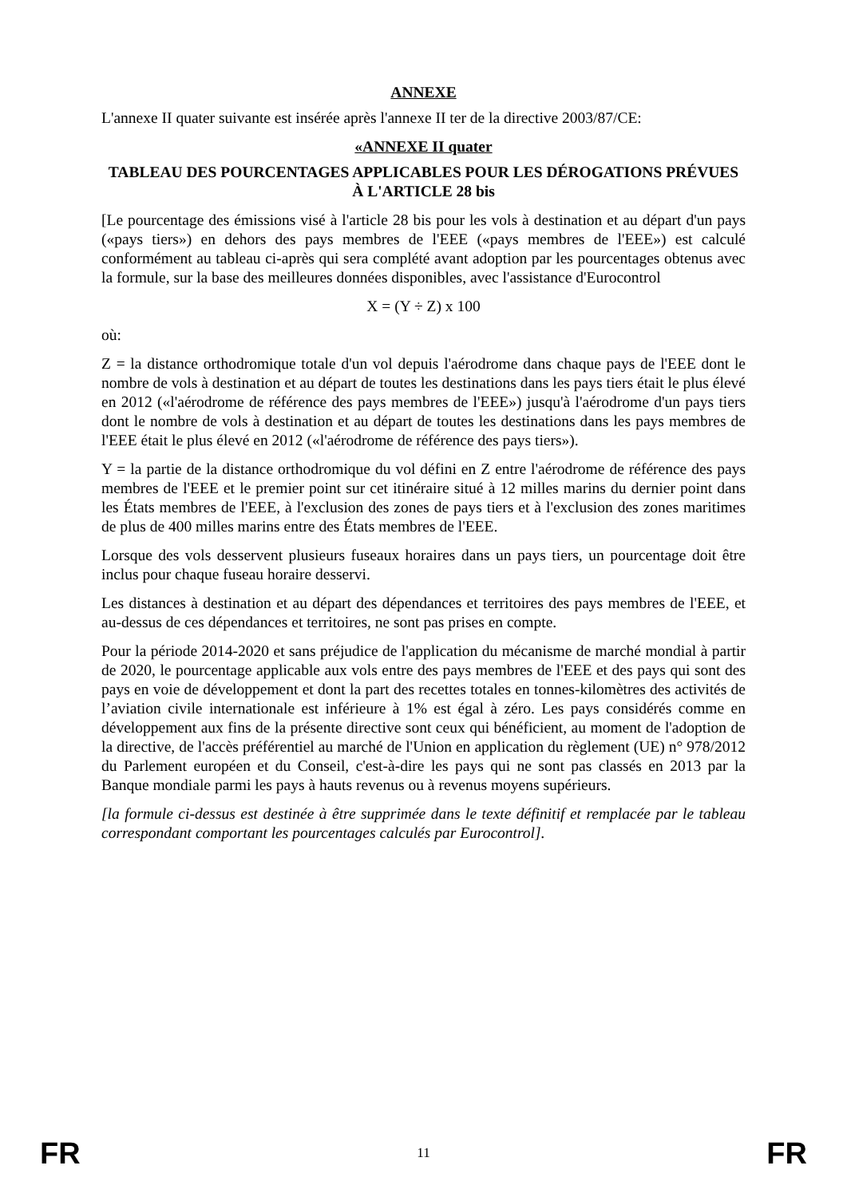ANNEXE
L'annexe II quater suivante est insérée après l'annexe II ter de la directive 2003/87/CE:
«ANNEXE II quater
TABLEAU DES POURCENTAGES APPLICABLES POUR LES DÉROGATIONS PRÉVUES À L'ARTICLE 28 bis
[Le pourcentage des émissions visé à l'article 28 bis pour les vols à destination et au départ d'un pays («pays tiers») en dehors des pays membres de l'EEE («pays membres de l'EEE») est calculé conformément au tableau ci-après qui sera complété avant adoption par les pourcentages obtenus avec la formule, sur la base des meilleures données disponibles, avec l'assistance d'Eurocontrol
X = (Y ÷ Z) x 100
où:
Z = la distance orthodromique totale d'un vol depuis l'aérodrome dans chaque pays de l'EEE dont le nombre de vols à destination et au départ de toutes les destinations dans les pays tiers était le plus élevé en 2012 («l'aérodrome de référence des pays membres de l'EEE») jusqu'à l'aérodrome d'un pays tiers dont le nombre de vols à destination et au départ de toutes les destinations dans les pays membres de l'EEE était le plus élevé en 2012 («l'aérodrome de référence des pays tiers»).
Y = la partie de la distance orthodromique du vol défini en Z entre l'aérodrome de référence des pays membres de l'EEE et le premier point sur cet itinéraire situé à 12 milles marins du dernier point dans les États membres de l'EEE, à l'exclusion des zones de pays tiers et à l'exclusion des zones maritimes de plus de 400 milles marins entre des États membres de l'EEE.
Lorsque des vols desservent plusieurs fuseaux horaires dans un pays tiers, un pourcentage doit être inclus pour chaque fuseau horaire desservi.
Les distances à destination et au départ des dépendances et territoires des pays membres de l'EEE, et au-dessus de ces dépendances et territoires, ne sont pas prises en compte.
Pour la période 2014-2020 et sans préjudice de l'application du mécanisme de marché mondial à partir de 2020, le pourcentage applicable aux vols entre des pays membres de l'EEE et des pays qui sont des pays en voie de développement et dont la part des recettes totales en tonnes-kilomètres des activités de l’aviation civile internationale est inférieure à 1% est égal à zéro. Les pays considérés comme en développement aux fins de la présente directive sont ceux qui bénéficient, au moment de l'adoption de la directive, de l'accès préférentiel au marché de l'Union en application du règlement (UE) n° 978/2012 du Parlement européen et du Conseil, c'est-à-dire les pays qui ne sont pas classés en 2013 par la Banque mondiale parmi les pays à hauts revenus ou à revenus moyens supérieurs.
[la formule ci-dessus est destinée à être supprimée dans le texte définitif et remplacée par le tableau correspondant comportant les pourcentages calculés par Eurocontrol].
FR 11 FR